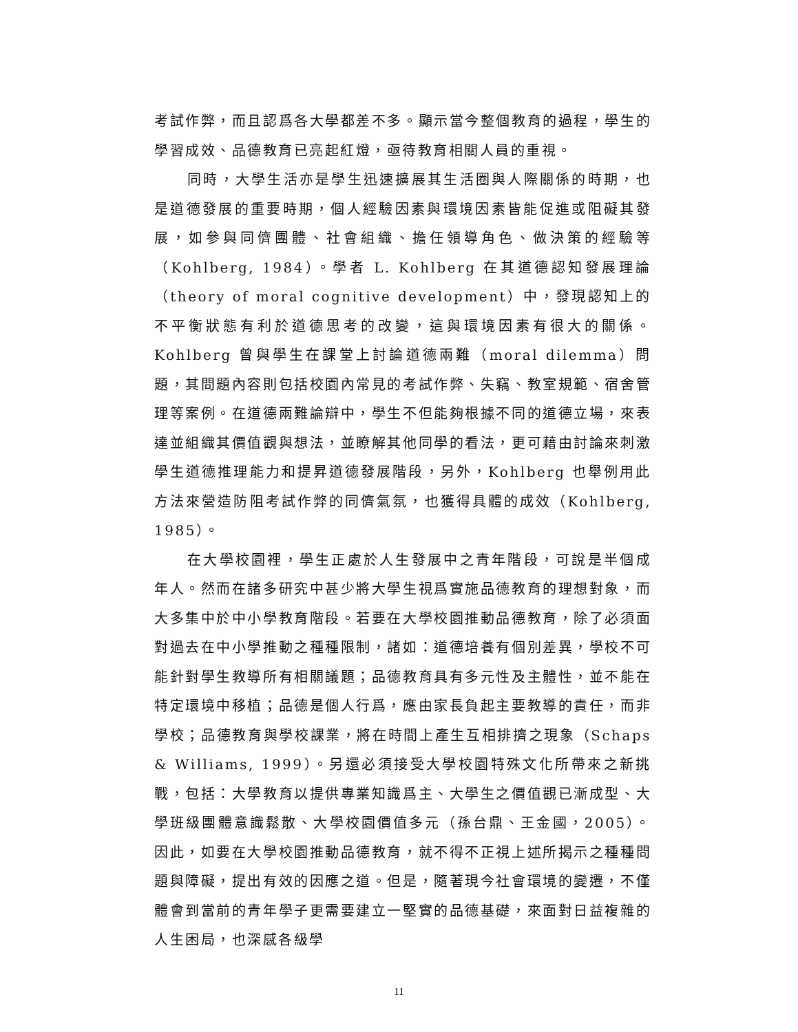考試作弊，而且認爲各大學都差不多。顯示當今整個教育的過程，學生的學習成效、品德教育已亮起紅燈，亟待教育相關人員的重視。
同時，大學生活亦是學生迅速擴展其生活圈與人際關係的時期，也是道德發展的重要時期，個人經驗因素與環境因素皆能促進或阻礙其發展，如參與同儕團體、社會組織、擔任領導角色、做決策的經驗等（Kohlberg, 1984）。學者 L. Kohlberg 在其道德認知發展理論（theory of moral cognitive development）中，發現認知上的不平衡狀態有利於道德思考的改變，這與環境因素有很大的關係。Kohlberg 曾與學生在課堂上討論道德兩難（moral dilemma）問題，其問題內容則包括校園內常見的考試作弊、失竊、教室規範、宿舍管理等案例。在道德兩難論辯中，學生不但能夠根據不同的道德立場，來表達並組織其價值觀與想法，並瞭解其他同學的看法，更可藉由討論來刺激學生道德推理能力和提昇道德發展階段，另外，Kohlberg 也舉例用此方法來營造防阻考試作弊的同儕氣氛，也獲得具體的成效（Kohlberg, 1985）。
在大學校園裡，學生正處於人生發展中之青年階段，可說是半個成年人。然而在諸多研究中甚少將大學生視爲實施品德教育的理想對象，而大多集中於中小學教育階段。若要在大學校園推動品德教育，除了必須面對過去在中小學推動之種種限制，諸如：道德培養有個別差異，學校不可能針對學生教導所有相關議題；品德教育具有多元性及主體性，並不能在特定環境中移植；品德是個人行爲，應由家長負起主要教導的責任，而非學校；品德教育與學校課業，將在時間上產生互相排擠之現象（Schaps & Williams, 1999）。另還必須接受大學校園特殊文化所帶來之新挑戰，包括：大學教育以提供專業知識爲主、大學生之價值觀已漸成型、大學班級團體意識鬆散、大學校園價值多元（孫台鼎、王金國，2005）。因此，如要在大學校園推動品德教育，就不得不正視上述所揭示之種種問題與障礙，提出有效的因應之道。但是，隨著現今社會環境的變遷，不僅體會到當前的青年學子更需要建立一堅實的品德基礎，來面對日益複雜的人生困局，也深感各級學
11